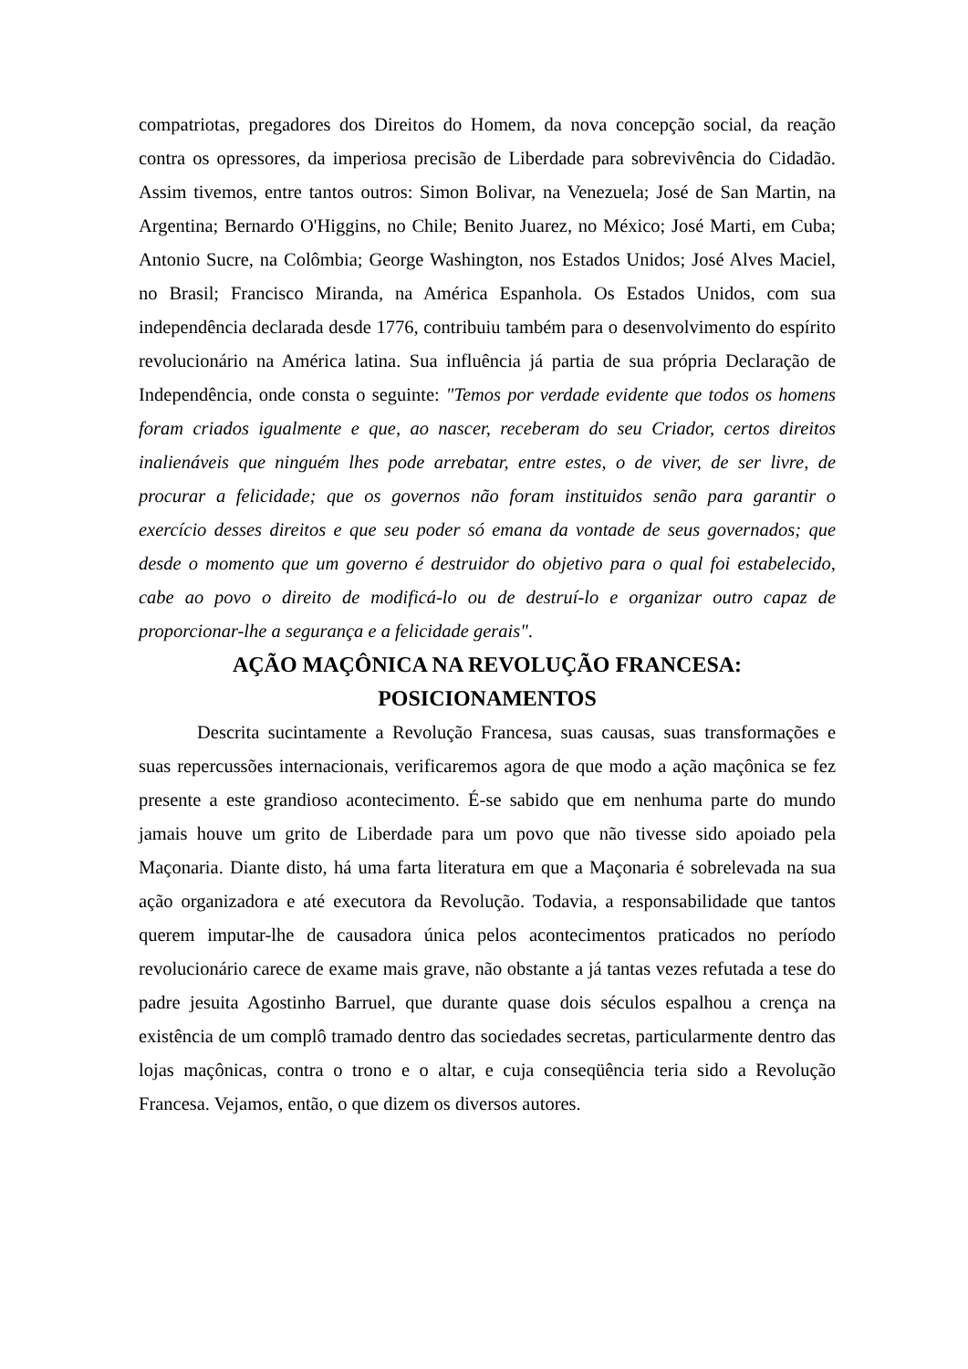compatriotas, pregadores dos Direitos do Homem, da nova concepção social, da reação contra os opressores, da imperiosa precisão de Liberdade para sobrevivência do Cidadão. Assim tivemos, entre tantos outros: Simon Bolivar, na Venezuela; José de San Martin, na Argentina; Bernardo O'Higgins, no Chile; Benito Juarez, no México; José Marti, em Cuba; Antonio Sucre, na Colômbia; George Washington, nos Estados Unidos; José Alves Maciel, no Brasil; Francisco Miranda, na América Espanhola. Os Estados Unidos, com sua independência declarada desde 1776, contribuiu também para o desenvolvimento do espírito revolucionário na América latina. Sua influência já partia de sua própria Declaração de Independência, onde consta o seguinte: "Temos por verdade evidente que todos os homens foram criados igualmente e que, ao nascer, receberam do seu Criador, certos direitos inalienáveis que ninguém lhes pode arrebatar, entre estes, o de viver, de ser livre, de procurar a felicidade; que os governos não foram instituidos senão para garantir o exercício desses direitos e que seu poder só emana da vontade de seus governados; que desde o momento que um governo é destruidor do objetivo para o qual foi estabelecido, cabe ao povo o direito de modificá-lo ou de destruí-lo e organizar outro capaz de proporcionar-lhe a segurança e a felicidade gerais".
AÇÃO MAÇÔNICA NA REVOLUÇÃO FRANCESA:
POSICIONAMENTOS
Descrita sucintamente a Revolução Francesa, suas causas, suas transformações e suas repercussões internacionais, verificaremos agora de que modo a ação maçônica se fez presente a este grandioso acontecimento. É-se sabido que em nenhuma parte do mundo jamais houve um grito de Liberdade para um povo que não tivesse sido apoiado pela Maçonaria. Diante disto, há uma farta literatura em que a Maçonaria é sobrelevada na sua ação organizadora e até executora da Revolução. Todavia, a responsabilidade que tantos querem imputar-lhe de causadora única pelos acontecimentos praticados no período revolucionário carece de exame mais grave, não obstante a já tantas vezes refutada a tese do padre jesuita Agostinho Barruel, que durante quase dois séculos espalhou a crença na existência de um complô tramado dentro das sociedades secretas, particularmente dentro das lojas maçônicas, contra o trono e o altar, e cuja conseqüência teria sido a Revolução Francesa. Vejamos, então, o que dizem os diversos autores.